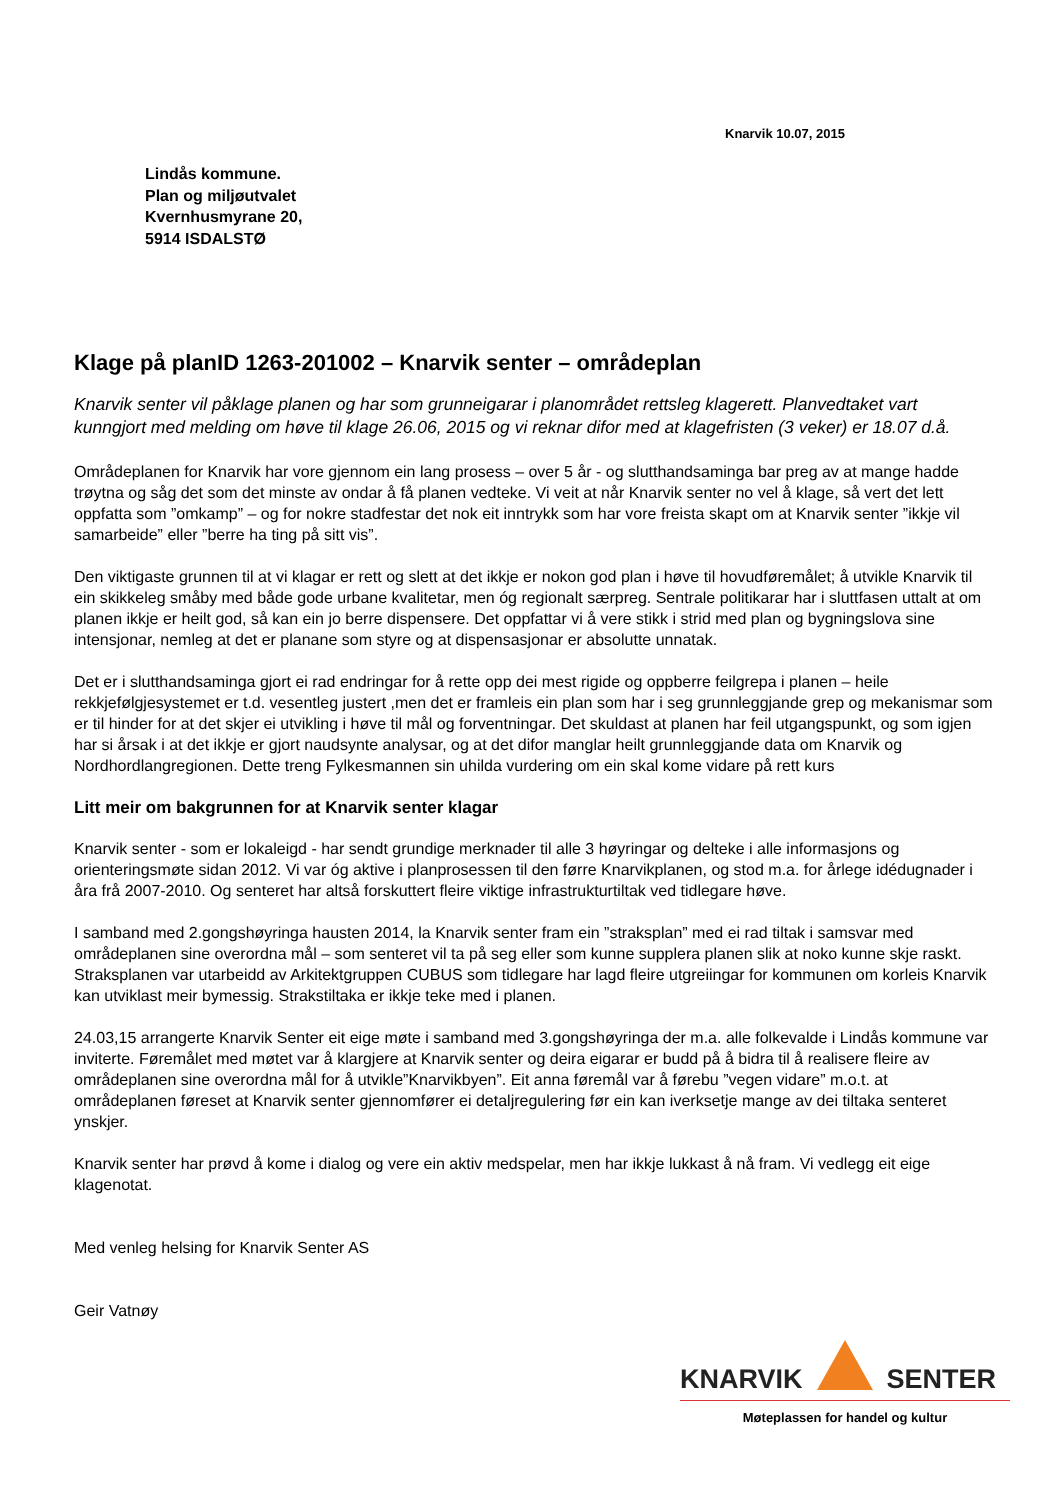Knarvik 10.07, 2015
Lindås kommune.
Plan og miljøutvalet
Kvernhusmyrane 20,
5914 ISDALSTØ
Klage på planID 1263-201002 – Knarvik senter – områdeplan
Knarvik senter vil påklage planen og har som grunneigarar i planområdet rettsleg klagerett. Planvedtaket vart kunngjort med melding om høve til klage 26.06, 2015 og vi reknar difor med at klagefristen (3 veker) er 18.07 d.å.
Områdeplanen for Knarvik har vore gjennom ein lang prosess – over 5 år - og slutthandsaminga bar preg av at mange hadde trøytna og såg det som det minste av ondar å få planen vedteke. Vi veit at når Knarvik senter no vel å klage, så vert det lett oppfatta som ”omkamp” – og for nokre stadfestar det nok eit inntrykk som har vore freista skapt om at Knarvik senter ”ikkje vil samarbeide” eller ”berre ha ting på sitt vis”.
Den viktigaste grunnen til at vi klagar er rett og slett at det ikkje er nokon god plan i høve til hovudføremålet; å utvikle Knarvik til ein skikkeleg småby med både gode urbane kvalitetar, men óg regionalt særpreg. Sentrale politikarar har i sluttfasen uttalt at om planen ikkje er heilt god, så kan ein jo berre dispensere. Det oppfattar vi å vere stikk i strid med plan og bygningslova sine intensjonar, nemleg at det er planane som styre og at dispensasjonar er absolutte unnatak.
Det er i slutthandsaminga gjort ei rad endringar for å rette opp dei mest rigide og oppberre feilgrepa i planen – heile rekkjefølgjesystemet er t.d. vesentleg justert ,men det er framleis ein plan som har i seg grunnleggjande grep og mekanismar som er til hinder for at det skjer ei utvikling i høve til mål og forventningar. Det skuldast at planen har feil utgangspunkt, og som igjen har si årsak i at det ikkje er gjort naudsynte analysar, og at det difor manglar heilt grunnleggjande data om Knarvik og Nordhordlangregionen. Dette treng Fylkesmannen sin uhilda vurdering om ein skal kome vidare på rett kurs
Litt meir om bakgrunnen for at Knarvik senter klagar
Knarvik senter - som er lokaleigd - har sendt grundige merknader til alle 3 høyringar og delteke i alle informasjons og orienteringsmøte sidan 2012. Vi var óg aktive i planprosessen til den førre Knarvikplanen, og stod m.a. for årlege idédugnader i åra frå 2007-2010. Og senteret har altså forskuttert fleire viktige infrastrukturtiltak ved tidlegare høve.
I samband med 2.gongshøyringa hausten 2014, la Knarvik senter fram ein ”straksplan” med ei rad tiltak i samsvar med områdeplanen sine overordna mål – som senteret vil ta på seg eller som kunne supplera planen slik at noko kunne skje raskt. Straksplanen var utarbeidd av Arkitektgruppen CUBUS som tidlegare har lagd fleire utgreiingar for kommunen om korleis Knarvik kan utviklast meir bymessig. Strakstiltaka er ikkje teke med i planen.
24.03,15 arrangerte Knarvik Senter eit eige møte i samband med 3.gongshøyringa der m.a. alle folkevalde i Lindås kommune var inviterte. Føremålet med møtet var å klargjere at Knarvik senter og deira eigarar er budd på å bidra til å realisere fleire av områdeplanen sine overordna mål for å utvikle”Knarvikbyen”. Eit anna føremål var å førebu ”vegen vidare” m.o.t. at områdeplanen føreset at Knarvik senter gjennomfører ei detaljregulering før ein kan iverksetje mange av dei tiltaka senteret ynskjer.
Knarvik senter har prøvd å kome i dialog og vere ein aktiv medspelar, men har ikkje lukkast å nå fram. Vi vedlegg eit eige klagenotat.
Med venleg helsing for Knarvik Senter AS
Geir Vatnøy
KNARVIK SENTER
Møteplassen for handel og kultur